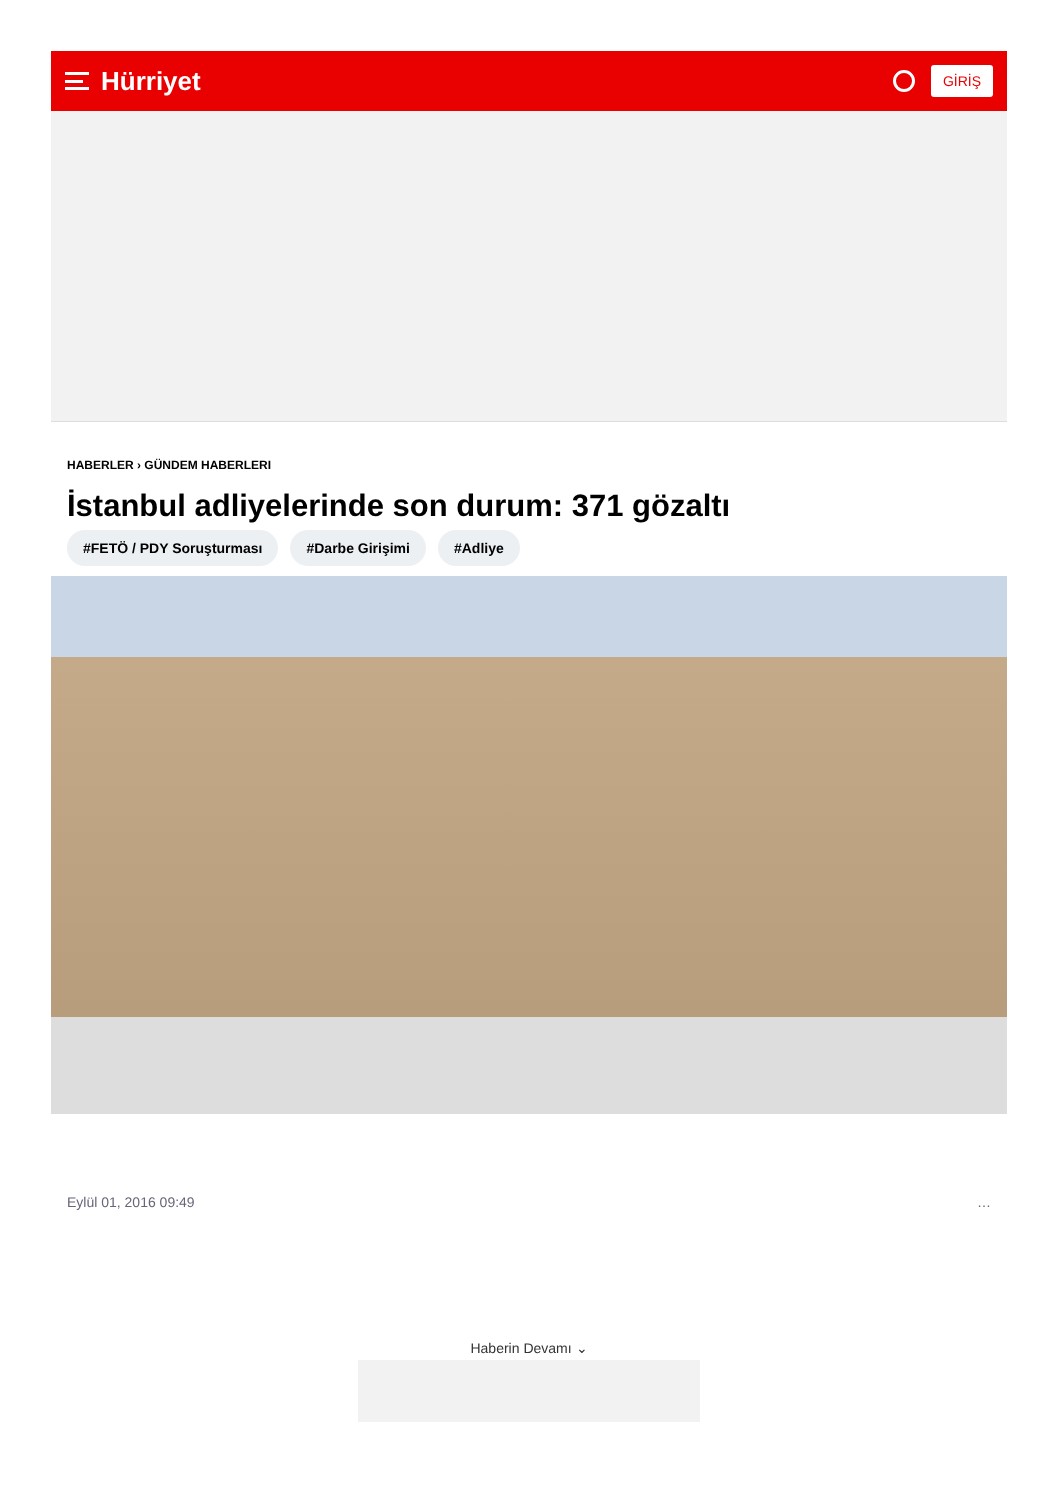Hürriyet
GİRİŞ
HABERLER › GÜNDEM HABERLERI
İstanbul adliyelerinde son durum: 371 gözaltı
#FETÖ / PDY Soruşturması #Darbe Girişimi #Adliye
Eylül 01, 2016 09:49 …
Haberin Devamı ⌄